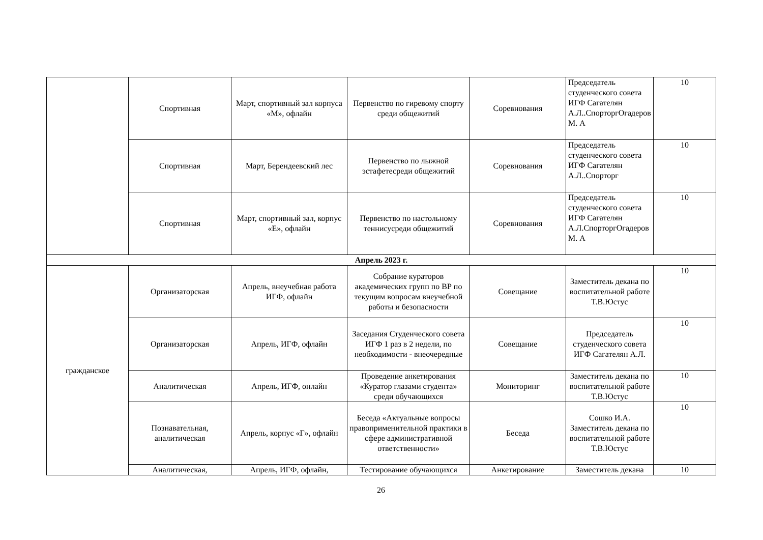| | Спортивная | Март, спортивный зал корпуса «М», офлайн | Первенство по гиревому спорту среди общежитий | Соревнования | Председатель студенческого совета ИГФ Сагателян А.Л..СпорторгОгадеров М. А | 10 |
| | Спортивная | Март, Берендеевский лес | Первенство по лыжной эстафетесреди общежитий | Соревнования | Председатель студенческого совета ИГФ Сагателян А.Л..Спорторг | 10 |
| | Спортивная | Март, спортивный зал, корпус «Е», офлайн | Первенство по настольному теннисусреди общежитий | Соревнования | Председатель студенческого совета ИГФ Сагателян А.Л.СпорторгОгадеров М. А | 10 |
| Апрель 2023 г. | | | | | | |
| гражданское | Организаторская | Апрель, внеучебная работа ИГФ, офлайн | Собрание кураторов академических групп по ВР по текущим вопросам внеучебной работы и безопасности | Совещание | Заместитель декана по воспитательной работе Т.В.Юстус | 10 |
| | Организаторская | Апрель, ИГФ, офлайн | Заседания Студенческого совета ИГФ 1 раз в 2 недели, по необходимости - внеочередные | Совещание | Председатель студенческого совета ИГФ Сагателян А.Л. | 10 |
| | Аналитическая | Апрель, ИГФ, онлайн | Проведение анкетирования «Куратор глазами студента» среди обучающихся | Мониторинг | Заместитель декана по воспитательной работе Т.В.Юстус | 10 |
| | Познавательная, аналитическая | Апрель, корпус «Г», офлайн | Беседа «Актуальные вопросы правоприменительной практики в сфере административной ответственности» | Беседа | Сошко И.А. Заместитель декана по воспитательной работе Т.В.Юстус | 10 |
| | Аналитическая, | Апрель, ИГФ, офлайн, | Тестирование обучающихся | Анкетирование | Заместитель декана | 10 |
26